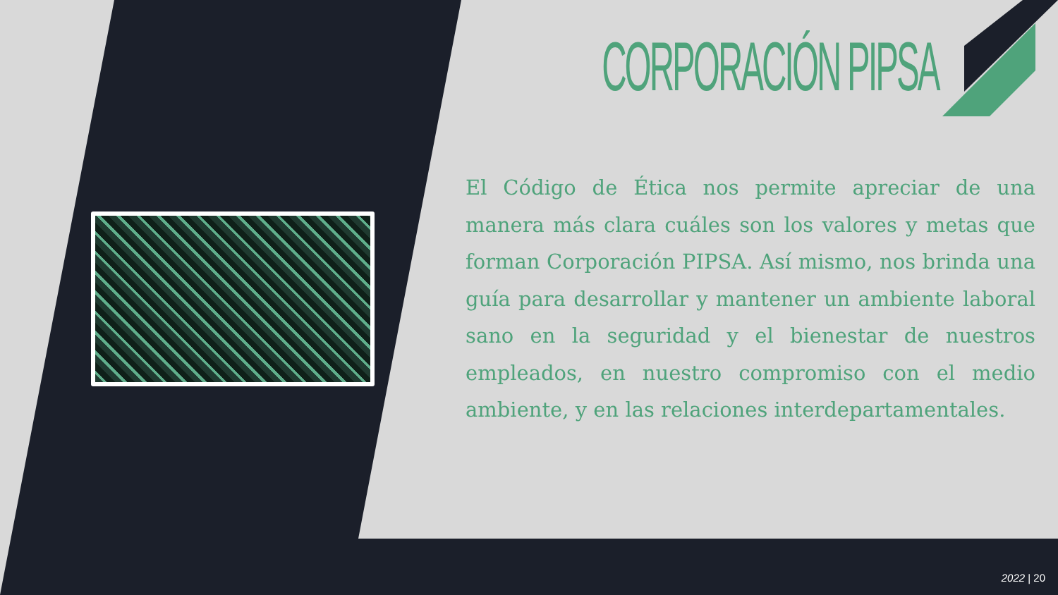CORPORACIÓN PIPSA
El Código de Ética nos permite apreciar de una manera más clara cuáles son los valores y metas que forman Corporación PIPSA. Así mismo, nos brinda una guía para desarrollar y mantener un ambiente laboral sano en la seguridad y el bienestar de nuestros empleados, en nuestro compromiso con el medio ambiente, y en las relaciones interdepartamentales.
2022 | 20